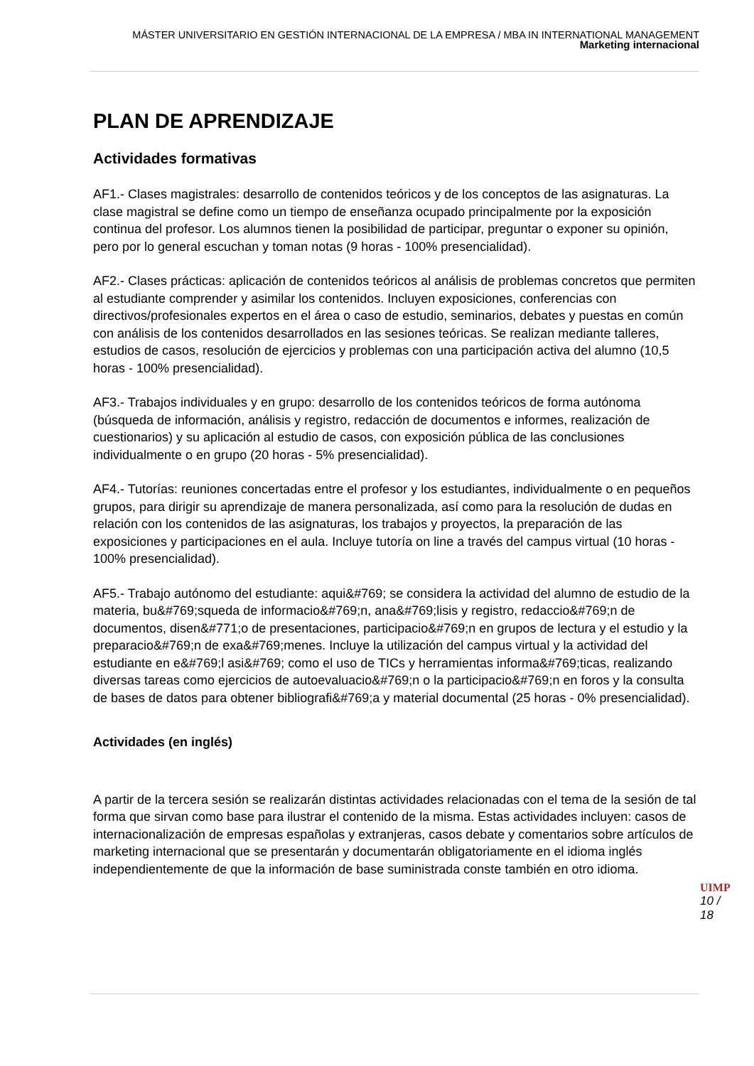MÁSTER UNIVERSITARIO EN GESTIÓN INTERNACIONAL DE LA EMPRESA / MBA IN INTERNATIONAL MANAGEMENT
Marketing internacional
PLAN DE APRENDIZAJE
Actividades formativas
AF1.- Clases magistrales: desarrollo de contenidos teóricos y de los conceptos de las asignaturas. La clase magistral se define como un tiempo de enseñanza ocupado principalmente por la exposición continua del profesor. Los alumnos tienen la posibilidad de participar, preguntar o exponer su opinión, pero por lo general escuchan y toman notas (9 horas - 100% presencialidad).
AF2.- Clases prácticas: aplicación de contenidos teóricos al análisis de problemas concretos que permiten al estudiante comprender y asimilar los contenidos. Incluyen exposiciones, conferencias con directivos/profesionales expertos en el área o caso de estudio, seminarios, debates y puestas en común con análisis de los contenidos desarrollados en las sesiones teóricas. Se realizan mediante talleres, estudios de casos, resolución de ejercicios y problemas con una participación activa del alumno (10,5 horas - 100% presencialidad).
AF3.- Trabajos individuales y en grupo: desarrollo de los contenidos teóricos de forma autónoma (búsqueda de información, análisis y registro, redacción de documentos e informes, realización de cuestionarios) y su aplicación al estudio de casos, con exposición pública de las conclusiones individualmente o en grupo (20 horas - 5% presencialidad).
AF4.- Tutorías: reuniones concertadas entre el profesor y los estudiantes, individualmente o en pequeños grupos, para dirigir su aprendizaje de manera personalizada, así como para la resolución de dudas en relación con los contenidos de las asignaturas, los trabajos y proyectos, la preparación de las exposiciones y participaciones en el aula. Incluye tutoría on line a través del campus virtual (10 horas - 100% presencialidad).
AF5.- Trabajo autónomo del estudiante: aqui&#769; se considera la actividad del alumno de estudio de la materia, bu&#769;squeda de informacio&#769;n, ana&#769;lisis y registro, redaccio&#769;n de documentos, disen&#771;o de presentaciones, participacio&#769;n en grupos de lectura y el estudio y la preparacio&#769;n de exa&#769;menes. Incluye la utilización del campus virtual y la actividad del estudiante en e&#769;l asi&#769; como el uso de TICs y herramientas informa&#769;ticas, realizando diversas tareas como ejercicios de autoevaluacio&#769;n o la participacio&#769;n en foros y la consulta de bases de datos para obtener bibliografi&#769;a y material documental (25 horas - 0% presencialidad).
Actividades (en inglés)
A partir de la tercera sesión se realizarán distintas actividades relacionadas con el tema de la sesión de tal forma que sirvan como base para ilustrar el contenido de la misma. Estas actividades incluyen: casos de internacionalización de empresas españolas y extranjeras, casos debate y comentarios sobre artículos de marketing internacional que se presentarán y documentarán obligatoriamente en el idioma inglés independientemente de que la información de base suministrada conste también en otro idioma.
UIMP
10 / 18